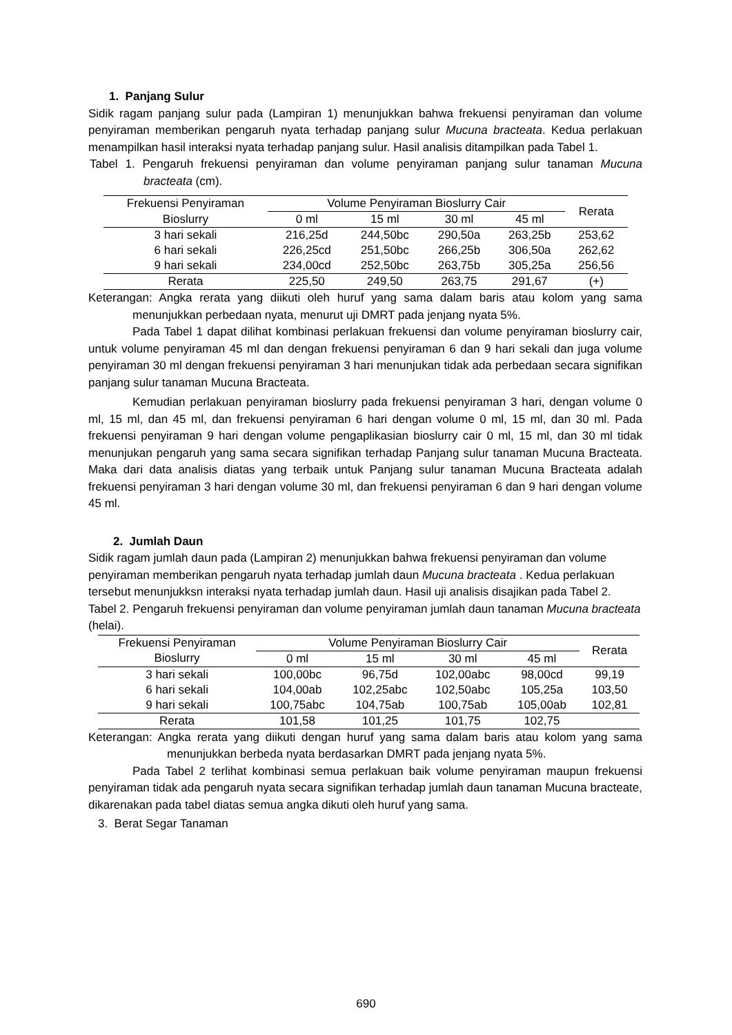1. Panjang Sulur
Sidik ragam panjang sulur pada (Lampiran 1) menunjukkan bahwa frekuensi penyiraman dan volume penyiraman memberikan pengaruh nyata terhadap panjang sulur Mucuna bracteata. Kedua perlakuan menampilkan hasil interaksi nyata terhadap panjang sulur. Hasil analisis ditampilkan pada Tabel 1.
Tabel 1. Pengaruh frekuensi penyiraman dan volume penyiraman panjang sulur tanaman Mucuna bracteata (cm).
| Frekuensi Penyiraman | Volume Penyiraman Bioslurry Cair | | | | Rerata |
| --- | --- | --- | --- | --- | --- |
| Bioslurry | 0 ml | 15 ml | 30 ml | 45 ml | |
| 3 hari sekali | 216,25d | 244,50bc | 290,50a | 263,25b | 253,62 |
| 6 hari sekali | 226,25cd | 251,50bc | 266,25b | 306,50a | 262,62 |
| 9 hari sekali | 234,00cd | 252,50bc | 263,75b | 305,25a | 256,56 |
| Rerata | 225,50 | 249,50 | 263,75 | 291,67 | (+) |
Keterangan: Angka rerata yang diikuti oleh huruf yang sama dalam baris atau kolom yang sama menunjukkan perbedaan nyata, menurut uji DMRT pada jenjang nyata 5%.
Pada Tabel 1 dapat dilihat kombinasi perlakuan frekuensi dan volume penyiraman bioslurry cair, untuk volume penyiraman 45 ml dan dengan frekuensi penyiraman 6 dan 9 hari sekali dan juga volume penyiraman 30 ml dengan frekuensi penyiraman 3 hari menunjukan tidak ada perbedaan secara signifikan panjang sulur tanaman Mucuna Bracteata.
Kemudian perlakuan penyiraman bioslurry pada frekuensi penyiraman 3 hari, dengan volume 0 ml, 15 ml, dan 45 ml, dan frekuensi penyiraman 6 hari dengan volume 0 ml, 15 ml, dan 30 ml. Pada frekuensi penyiraman 9 hari dengan volume pengaplikasian bioslurry cair 0 ml, 15 ml, dan 30 ml tidak menunjukan pengaruh yang sama secara signifikan terhadap Panjang sulur tanaman Mucuna Bracteata. Maka dari data analisis diatas yang terbaik untuk Panjang sulur tanaman Mucuna Bracteata adalah frekuensi penyiraman 3 hari dengan volume 30 ml, dan frekuensi penyiraman 6 dan 9 hari dengan volume 45 ml.
2. Jumlah Daun
Sidik ragam jumlah daun pada (Lampiran 2) menunjukkan bahwa frekuensi penyiraman dan volume penyiraman memberikan pengaruh nyata terhadap jumlah daun Mucuna bracteata . Kedua perlakuan tersebut menunjukksn interaksi nyata terhadap jumlah daun. Hasil uji analisis disajikan pada Tabel 2.
Tabel 2. Pengaruh frekuensi penyiraman dan volume penyiraman jumlah daun tanaman Mucuna bracteata (helai).
| Frekuensi Penyiraman | Volume Penyiraman Bioslurry Cair | | | | Rerata |
| --- | --- | --- | --- | --- | --- |
| Bioslurry | 0 ml | 15 ml | 30 ml | 45 ml | |
| 3 hari sekali | 100,00bc | 96,75d | 102,00abc | 98,00cd | 99,19 |
| 6 hari sekali | 104,00ab | 102,25abc | 102,50abc | 105,25a | 103,50 |
| 9 hari sekali | 100,75abc | 104,75ab | 100,75ab | 105,00ab | 102,81 |
| Rerata | 101,58 | 101,25 | 101,75 | 102,75 | |
Keterangan: Angka rerata yang diikuti dengan huruf yang sama dalam baris atau kolom yang sama menunjukkan berbeda nyata berdasarkan DMRT pada jenjang nyata 5%.
Pada Tabel 2 terlihat kombinasi semua perlakuan baik volume penyiraman maupun frekuensi penyiraman tidak ada pengaruh nyata secara signifikan terhadap jumlah daun tanaman Mucuna bracteate, dikarenakan pada tabel diatas semua angka dikuti oleh huruf yang sama.
3. Berat Segar Tanaman
690